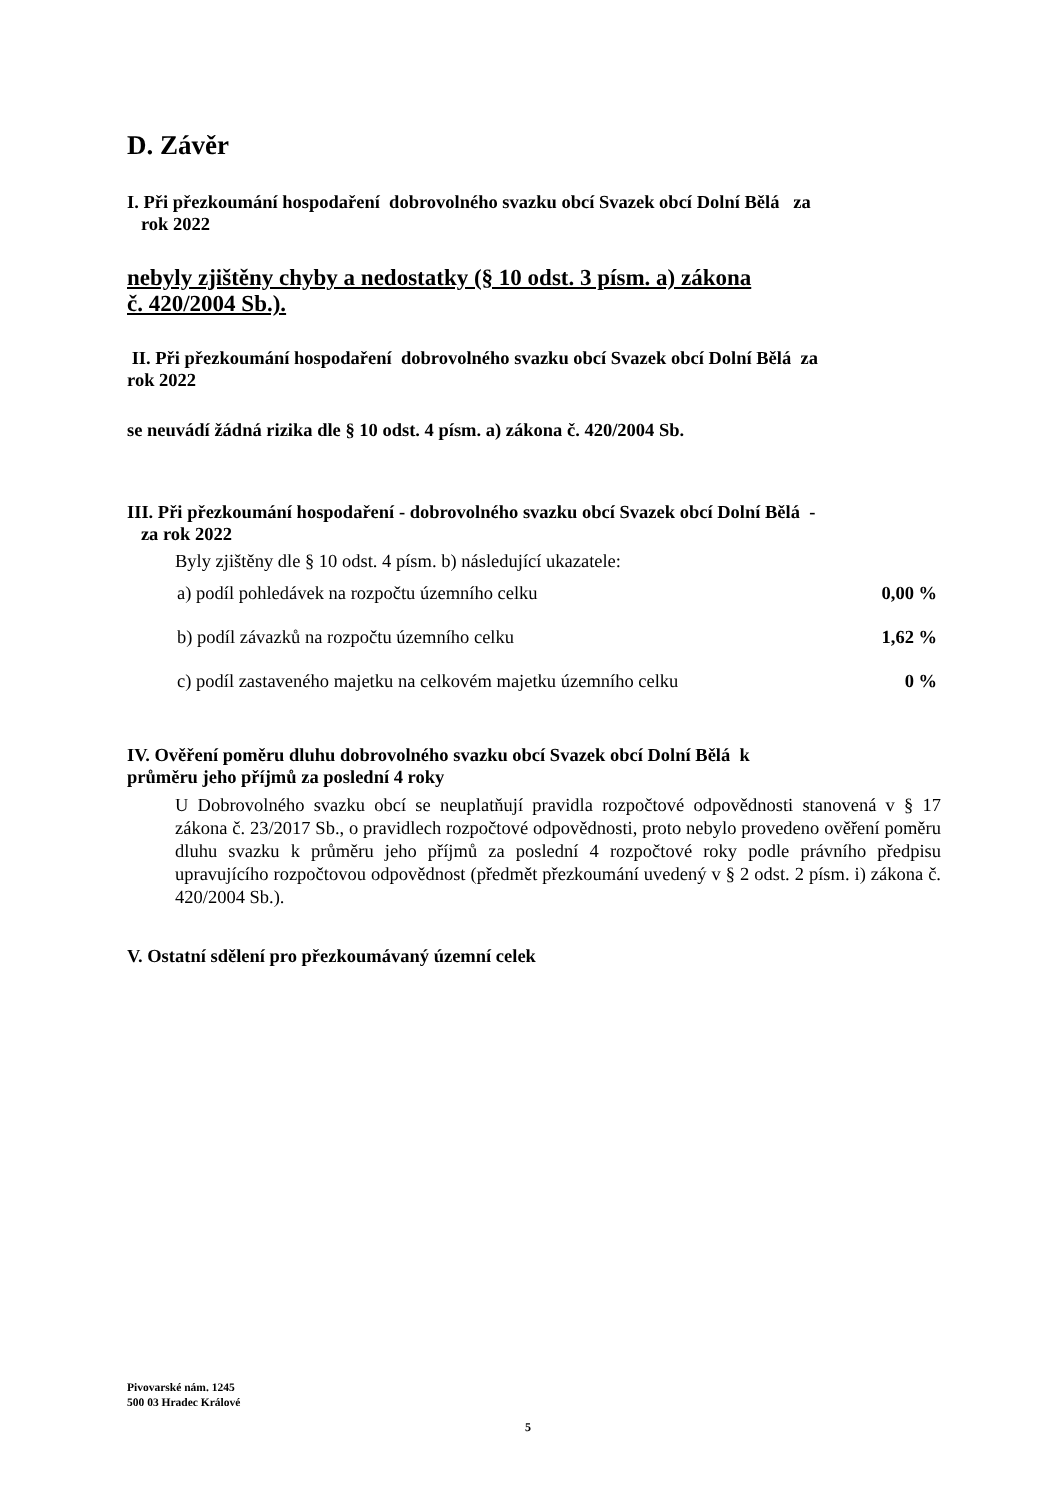D. Závěr
I. Při přezkoumání hospodaření dobrovolného svazku obcí Svazek obcí Dolní Bělá za
rok 2022
nebyly zjištěny chyby a nedostatky (§ 10 odst. 3 písm. a) zákona
č. 420/2004 Sb.).
II. Při přezkoumání hospodaření dobrovolného svazku obcí Svazek obcí Dolní Bělá za
rok 2022
se neuvádí žádná rizika dle § 10 odst. 4 písm. a) zákona č. 420/2004 Sb.
III. Při přezkoumání hospodaření - dobrovolného svazku obcí Svazek obcí Dolní Bělá -
za rok 2022
Byly zjištěny dle § 10 odst. 4 písm. b) následující ukazatele:
| a) podíl pohledávek na rozpočtu územního celku | 0,00 % |
| b) podíl závazků na rozpočtu územního celku | 1,62 % |
| c) podíl zastaveného majetku na celkovém majetku územního celku | 0 % |
IV. Ověření poměru dluhu dobrovolného svazku obcí Svazek obcí Dolní Bělá k
průměru jeho příjmů za poslední 4 roky
U Dobrovolného svazku obcí se neuplatňují pravidla rozpočtové odpovědnosti stanovená v § 17 zákona č. 23/2017 Sb., o pravidlech rozpočtové odpovědnosti, proto nebylo provedeno ověření poměru dluhu svazku k průměru jeho příjmů za poslední 4 rozpočtové roky podle právního předpisu upravujícího rozpočtovou odpovědnost (předmět přezkoumání uvedený v § 2 odst. 2 písm. i) zákona č. 420/2004 Sb.).
V. Ostatní sdělení pro přezkoumávaný územní celek
Pivovarské nám. 1245
500 03 Hradec Králové
5